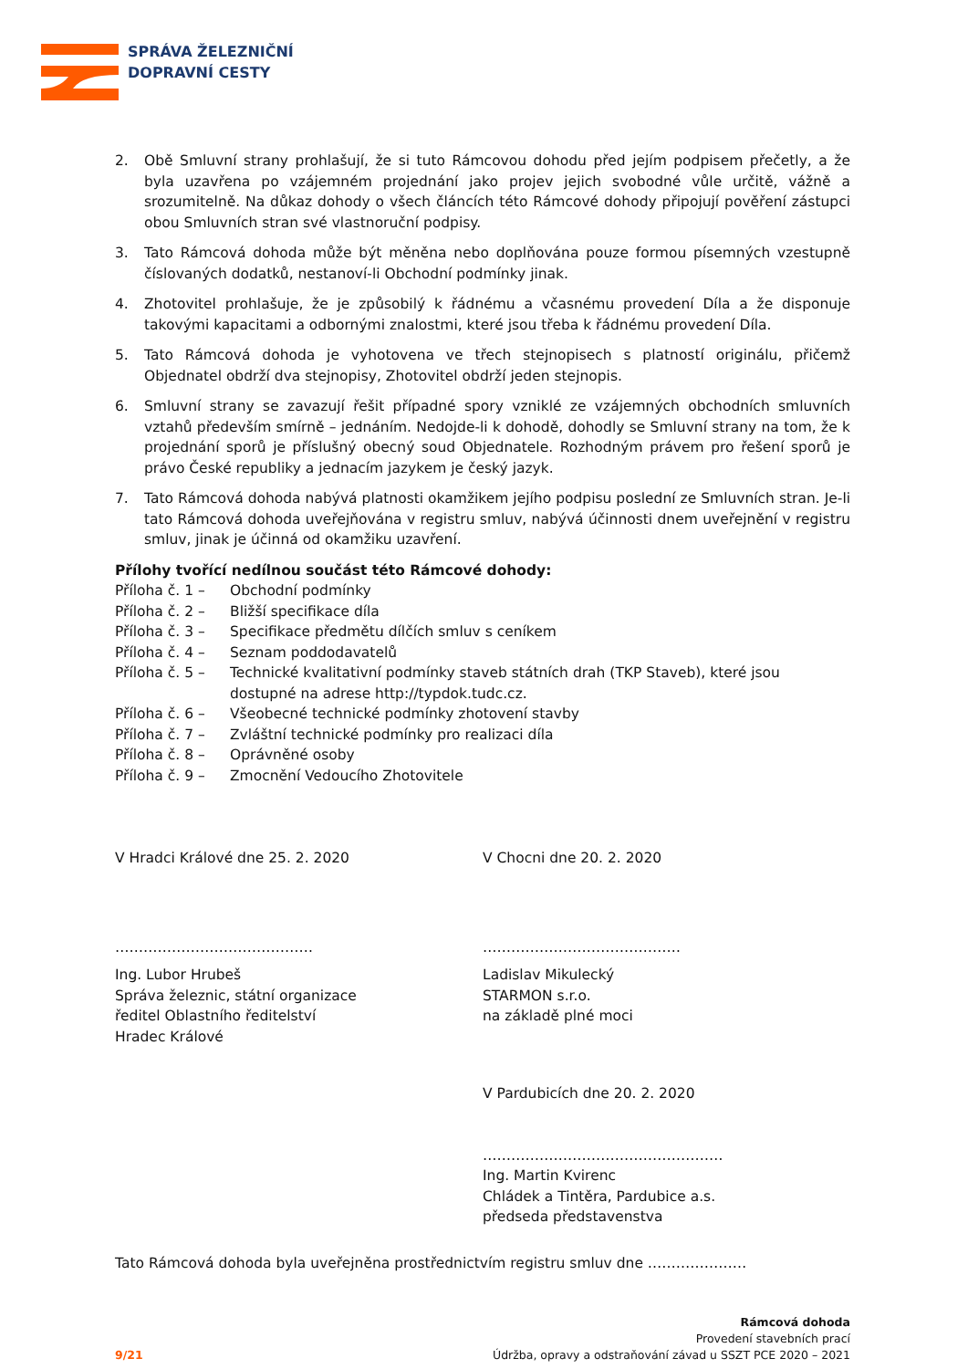SPRÁVA ŽELEZNIČNÍ
DOPRAVNÍ CESTY
2. Obě Smluvní strany prohlašují, že si tuto Rámcovou dohodu před jejím podpisem přečetly, a že byla uzavřena po vzájemném projednání jako projev jejich svobodné vůle určitě, vážně a srozumitelně. Na důkaz dohody o všech článcích této Rámcové dohody připojují pověření zástupci obou Smluvních stran své vlastnoruční podpisy.
3. Tato Rámcová dohoda může být měněna nebo doplňována pouze formou písemných vzestupně číslovaných dodatků, nestanoví-li Obchodní podmínky jinak.
4. Zhotovitel prohlašuje, že je způsobilý k řádnému a včasnému provedení Díla a že disponuje takovými kapacitami a odbornými znalostmi, které jsou třeba k řádnému provedení Díla.
5. Tato Rámcová dohoda je vyhotovena ve třech stejnopisech s platností originálu, přičemž Objednatel obdrží dva stejnopisy, Zhotovitel obdrží jeden stejnopis.
6. Smluvní strany se zavazují řešit případné spory vzniklé ze vzájemných obchodních smluvních vztahů především smírně – jednáním. Nedojde-li k dohodě, dohodly se Smluvní strany na tom, že k projednání sporů je příslušný obecný soud Objednatele. Rozhodným právem pro řešení sporů je právo České republiky a jednacím jazykem je český jazyk.
7. Tato Rámcová dohoda nabývá platnosti okamžikem jejího podpisu poslední ze Smluvních stran. Je-li tato Rámcová dohoda uveřejňována v registru smluv, nabývá účinnosti dnem uveřejnění v registru smluv, jinak je účinná od okamžiku uzavření.
Přílohy tvořící nedílnou součást této Rámcové dohody:
Příloha č. 1 – Obchodní podmínky
Příloha č. 2 – Bližší specifikace díla
Příloha č. 3 – Specifikace předmětu dílčích smluv s ceníkem
Příloha č. 4 – Seznam poddodavatelů
Příloha č. 5 – Technické kvalitativní podmínky staveb státních drah (TKP Staveb), které jsou dostupné na adrese http://typdok.tudc.cz.
Příloha č. 6 – Všeobecné technické podmínky zhotovení stavby
Příloha č. 7 – Zvláštní technické podmínky pro realizaci díla
Příloha č. 8 – Oprávněné osoby
Příloha č. 9 – Zmocnění Vedoucího Zhotovitele
V Hradci Králové dne 25. 2. 2020 V Chocni dne 20. 2. 2020
…………………………………… ……………………………………
Ing. Lubor Hrubeš
Správa železnic, státní organizace
ředitel Oblastního ředitelství
Hradec Králové
Ladislav Mikulecký
STARMON s.r.o.
na základě plné moci
V Pardubicích dne 20. 2. 2020
……………………………………………
Ing. Martin Kvirenc
Chládek a Tintěra, Pardubice a.s.
předseda představenstva
Tato Rámcová dohoda byla uveřejněna prostřednictvím registru smluv dne …………………
9/21
Rámcová dohoda
Provedení stavebních prací
Údržba, opravy a odstraňování závad u SSZT PCE 2020 – 2021